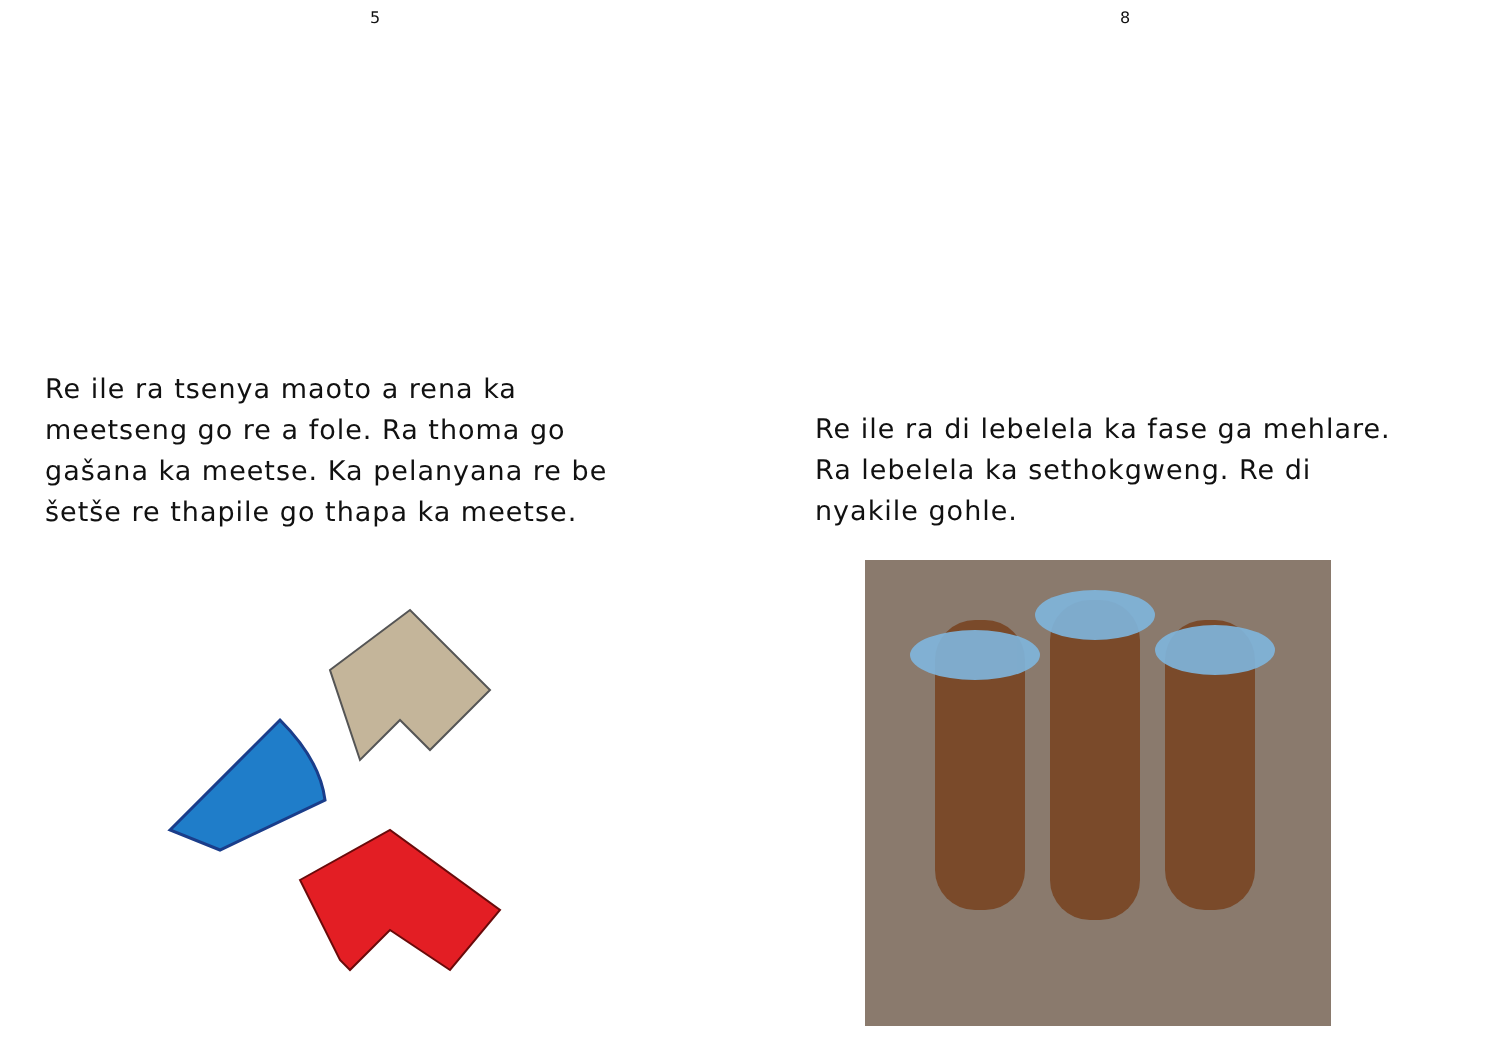5
Re ile ra tsenya maoto a rena ka meetseng go re a fole. Ra thoma go gašana ka meetse. Ka pelanyana re be šetše re thapile go thapa ka meetse.
8
Re ile ra di lebelela ka fase ga mehlare. Ra lebelela ka sethokgweng. Re di nyakile gohle.